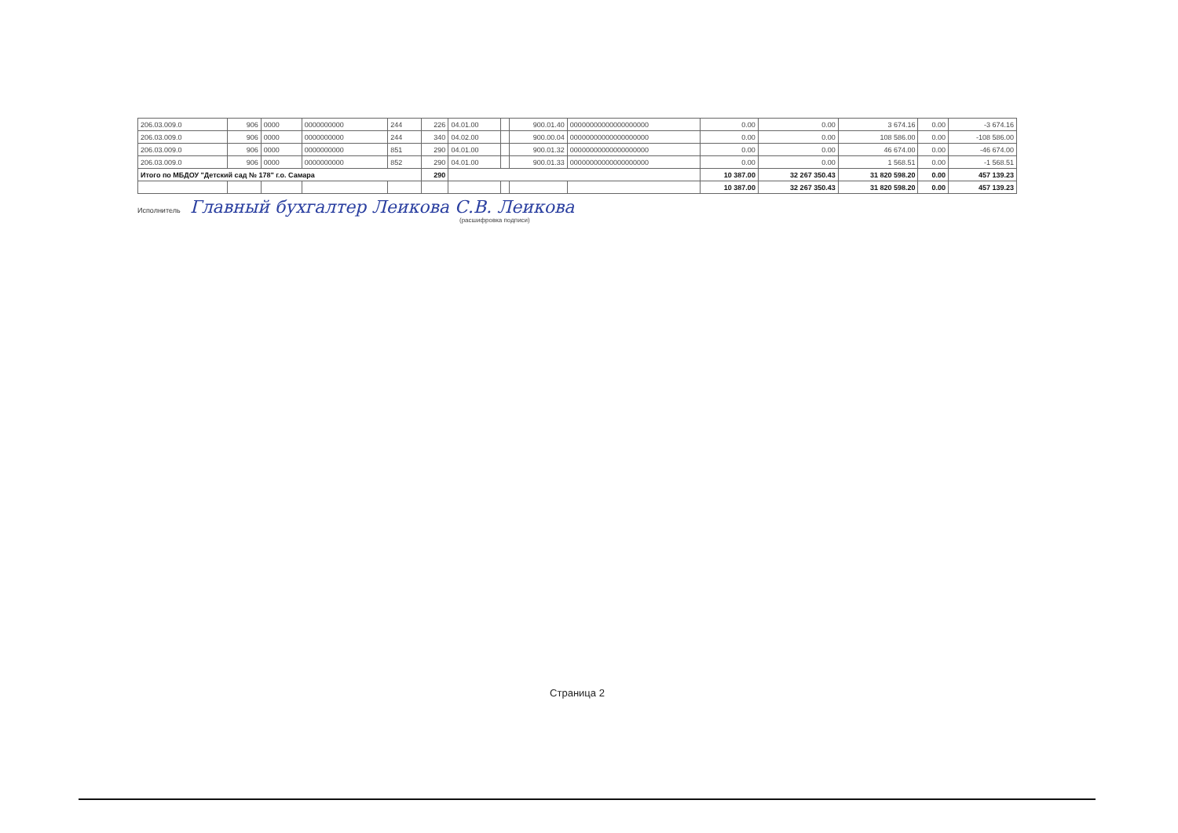| 206.03.009.0 | 906 | 0000 | 0000000000 | 244 | 226 | 04.01.00 | | 900.01.40 | 00000000000000000000 | 0.00 | 0.00 | 3 674.16 | 0.00 | -3 674.16 |
| 206.03.009.0 | 906 | 0000 | 0000000000 | 244 | 340 | 04.02.00 | | 900.00.04 | 00000000000000000000 | 0.00 | 0.00 | 108 586.00 | 0.00 | -108 586.00 |
| 206.03.009.0 | 906 | 0000 | 0000000000 | 851 | 290 | 04.01.00 | | 900.01.32 | 00000000000000000000 | 0.00 | 0.00 | 46 674.00 | 0.00 | -46 674.00 |
| 206.03.009.0 | 906 | 0000 | 0000000000 | 852 | 290 | 04.01.00 | | 900.01.33 | 00000000000000000000 | 0.00 | 0.00 | 1 568.51 | 0.00 | -1 568.51 |
| Итого по МБДОУ "Детский сад № 178" г.о. Самара | | | | | 290 | | | | | 10 387.00 | 32 267 350.43 | 31 820 598.20 | 0.00 | 457 139.23 |
| | | | | | | | | | | 10 387.00 | 32 267 350.43 | 31 820 598.20 | 0.00 | 457 139.23 |
Исполнитель Главный бухгалтер Леикова С.В. Леикова
(расшифровка подписи)
Страница 2